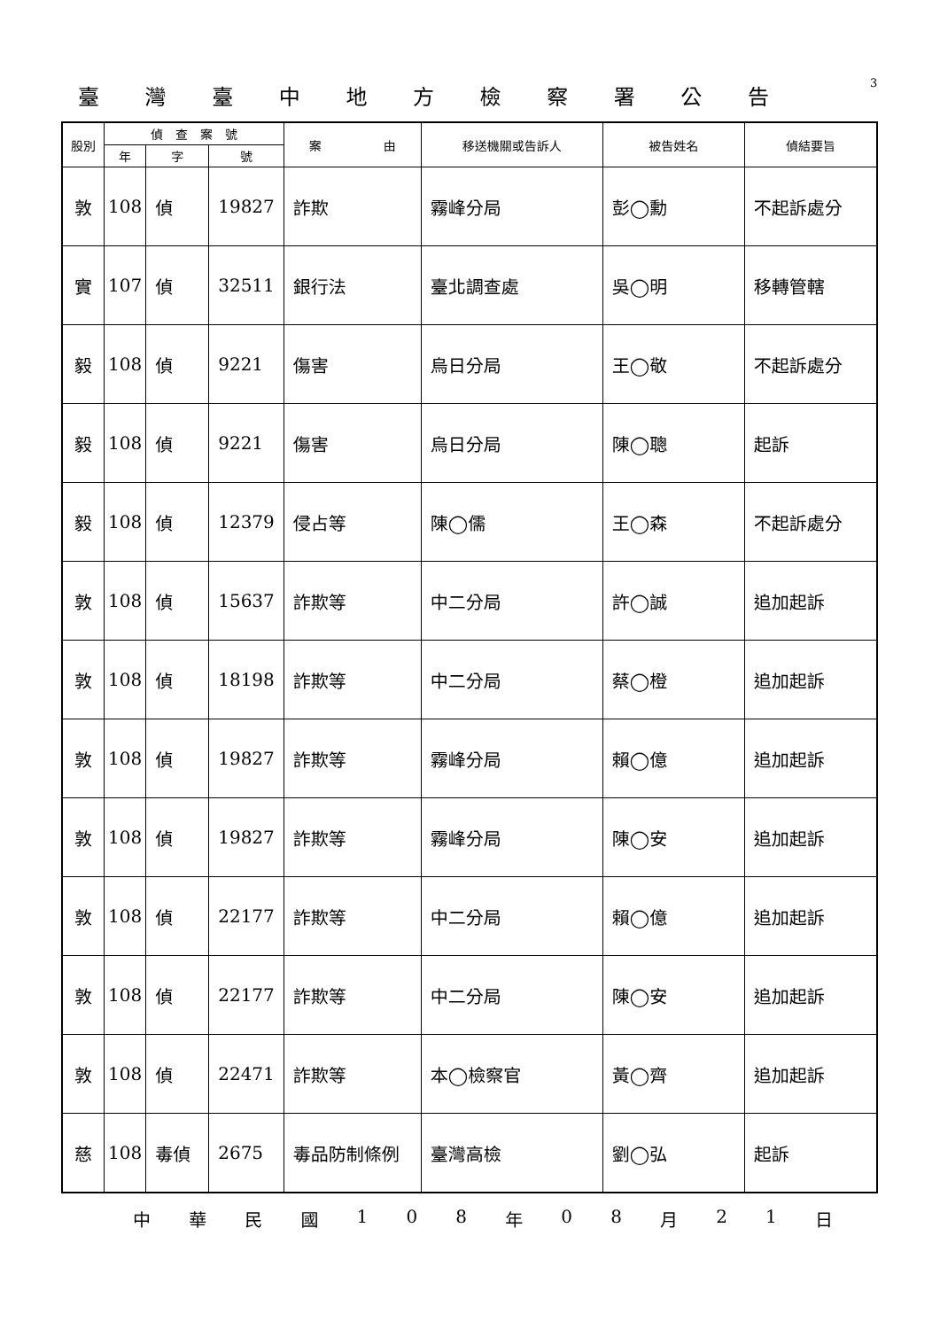3
臺灣臺中地方檢察署公告
| 股別 | 偵 查 案 號 | | | 案 由 | 移送機關或告訴人 | 被告姓名 | 偵結要旨 |
| --- | --- | --- | --- | --- | --- | --- | --- |
| | 年 | 字 | 號 | | | | |
| 敦 | 108 | 偵 | 19827 | 詐欺 | 霧峰分局 | 彭◯勳 | 不起訴處分 |
| 實 | 107 | 偵 | 32511 | 銀行法 | 臺北調查處 | 吳◯明 | 移轉管轄 |
| 毅 | 108 | 偵 | 9221 | 傷害 | 烏日分局 | 王◯敬 | 不起訴處分 |
| 毅 | 108 | 偵 | 9221 | 傷害 | 烏日分局 | 陳◯聰 | 起訴 |
| 毅 | 108 | 偵 | 12379 | 侵占等 | 陳◯儒 | 王◯森 | 不起訴處分 |
| 敦 | 108 | 偵 | 15637 | 詐欺等 | 中二分局 | 許◯誠 | 追加起訴 |
| 敦 | 108 | 偵 | 18198 | 詐欺等 | 中二分局 | 蔡◯橙 | 追加起訴 |
| 敦 | 108 | 偵 | 19827 | 詐欺等 | 霧峰分局 | 賴◯億 | 追加起訴 |
| 敦 | 108 | 偵 | 19827 | 詐欺等 | 霧峰分局 | 陳◯安 | 追加起訴 |
| 敦 | 108 | 偵 | 22177 | 詐欺等 | 中二分局 | 賴◯億 | 追加起訴 |
| 敦 | 108 | 偵 | 22177 | 詐欺等 | 中二分局 | 陳◯安 | 追加起訴 |
| 敦 | 108 | 偵 | 22471 | 詐欺等 | 本◯檢察官 | 黃◯齊 | 追加起訴 |
| 慈 | 108 | 毒偵 | 2675 | 毒品防制條例 | 臺灣高檢 | 劉◯弘 | 起訴 |
中華民國 108 年 08 月 21 日